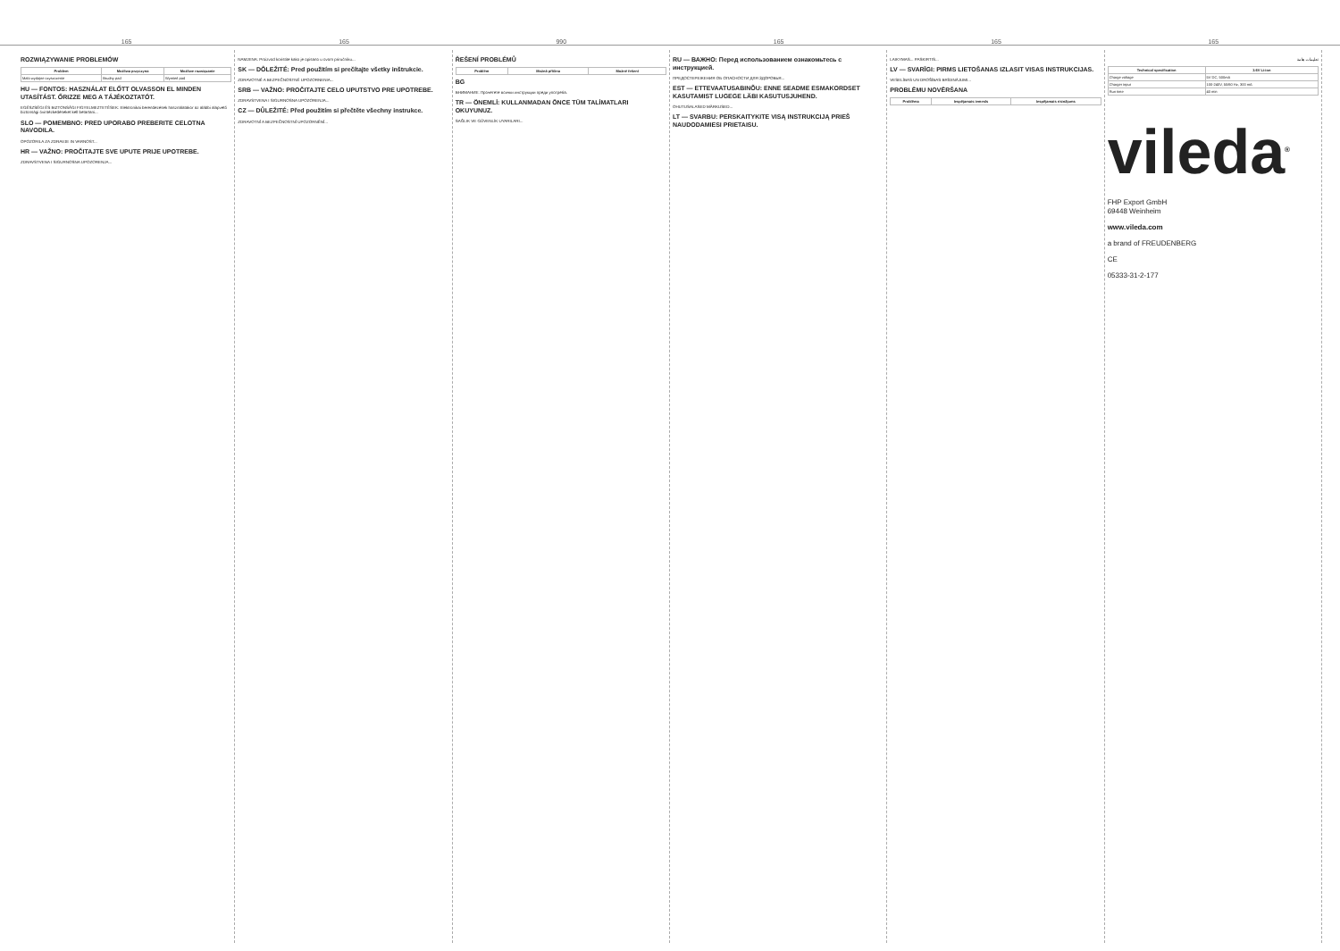165 165 990 165 165 165
ROZWIĄZYWANIE PROBLEMÓW
| Problem | Możliwa przyczyna | Możliwe rozwiązanie |
| --- | --- | --- |
| Mało wydajne czyszczenie | Brudny pad | Wymień pad |
HU — FONTOS: HASZNÁLAT ELŐTT OLVASSON EL MINDEN UTASÍTÁST. ŐRIZZE MEG A TÁJÉKOZTATÓT.
EGÉSZSÉGI ÉS BIZTONSÁGI FIGYELMEZTETÉSEK: Elektronikai berendezések használatakor az alábbi alapvető biztonsági óvintézkedéseket kell betartani...
SLO — POMEMBNO: PRED UPORABO PREBERITE CELOTNA NAVODILA.
OPOZORILA ZA ZDRAVJE IN VARNOST...
HR — VAŽNO: PROČITAJTE SVE UPUTE PRIJE UPOTREBE.
ZDRAVSTVENA I SIGURNOSNA UPOZORENJA...
NAMJENA: Proizvod koristite kako je opisano u ovom priručniku...
SK — DÔLEŽITÉ: Pred použitím si prečítajte všetky inštrukcie.
ZDRAVOTNÉ A BEZPEČNOSTNÉ UPOZORNENIA...
SRB — VAŽNO: PROČITAJTE CELO UPUTSTVO PRE UPOTREBE.
ZDRAVSTVENA I SIGURNOSNA UPOZORENJA...
CZ — DŮLEŽITÉ: Před použitím si přečtěte všechny instrukce.
ZDRAVOTNÍ A BEZPEČNOSTNÍ UPOZORNĚNÍ...
ŘEŠENÍ PROBLÉMŮ
| Problém | Možná příčina | Možné řešení |
| --- | --- | --- |
BG
ВНИМАНИЕ: Прочетете всички инструкции преди употреба.
TR — ÖNEMLİ: KULLANMADAN ÖNCE TÜM TALİMATLARI OKUYUNUZ.
SAĞLIK VE GÜVENLİK UYARILARI...
RU — ВАЖНО: Перед использованием ознакомьтесь с инструкцией.
ПРЕДОСТЕРЕЖЕНИЯ ОБ ОПАСНОСТИ ДЛЯ ЗДОРОВЬЯ...
EST — ETTEVAATUSABINÕU: ENNE SEADME ESMAKORDSET KASUTAMIST LUGEGE LÄBI KASUTUSJUHEND.
OHUTUSALASED MÄRKUSED...
LT — SVARBU: PERSKAITYKITE VISĄ INSTRUKCIJĄ PRIEŠ NAUDODAMIESI PRIETAISU.
LAIKYMAS... PASKIRTIS...
LV — SVARĪGI: PIRMS LIETOŠANAS IZLASIT VISAS INSTRUKCIJAS.
VESELĪBAS UN DROŠĪBAS BRĪDINĀJUMI...
PROBLĒMU NOVĒRŠANA
| Problēma | Iespējamais iemesls | Iespējamais risinājums |
| --- | --- | --- |
تعليمات هامة
| Technical specification | 3.6V Li-ion |
| --- | --- |
| Charge voltage | 5V DC, 500mA |
| Charger input | 100-240V, 50/60 Hz, 300 mA |
| Run time | 40 min |
vileda<sup>®</sup>
FHP Export GmbH
69448 Weinheim
www.vileda.com
a brand of FREUDENBERG
CE
05333-31-2-177